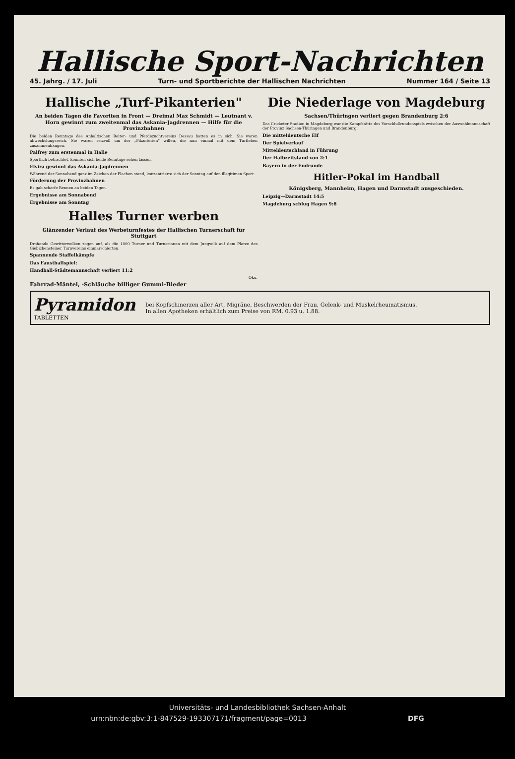Hallische Sport-Nachrichten
45. Jahrg. / 17. Juli Turn- und Sportberichte der Hallischen Nachrichten Nummer 164 / Seite 13
Hallische „Turf-Pikanterien"
An beiden Tagen die Favoriten in Front — Dreimal Max Schmidt — Leutnant v. Horn gewinnt zum zweitenmal das Askania-Jagdrennen — Hilfe für die Provinzbahnen
Die beiden Renntage des Anhaltischen Reiter- und Pferdezuchtvereins Dessau hatten es in sich. Sie waren abwechslungsreich. Sie waren reizvoll um der „Pikanterien" willen, die nun einmal mit dem Turfleben zusammenhängen.
Palfrey zum erstenmal in Halle
Sportlich betrachtet, konnten sich beide Renntage sehen lassen.
Elvira gewinnt das Askania-Jagdrennen
Während der Sonnabend ganz im Zeichen der Flachen stand, konzentrierte sich der Sonntag auf den illegitimen Sport.
Förderung der Provinzbahnen
Es gab scharfe Rennen an beiden Tagen.
Ergebnisse am Sonnabend
Ergebnisse am Sonntag
Halles Turner werben
Glänzender Verlauf des Werbeturnfestes der Hallischen Turnerschaft für Stuttgart
Drohende Gewitterwolken zogen auf, als die 1000 Turner und Turnerinnen mit dem Jungvolk auf dem Platze des Giebichensteiner Turnvereins einmarschierten.
Spannende Staffelkämpfe
Das Faustballspiel:
Handball-Städtemannschaft verliert 11:2
Oku.
Die Niederlage von Magdeburg
Sachsen/Thüringen verliert gegen Brandenburg 2:6
Das Cricketer Stadion in Magdeburg war die Kampfstätte des Vorschlußrundenspiels zwischen der Auswahlmannschaft der Provinz Sachsen-Thüringen und Brandenburg.
Die mitteldeutsche Elf
Der Spielverlauf
Mitteldeutschland in Führung
Der Halbzeitstand von 2:1
Bayern in der Endrunde
Hitler-Pokal im Handball
Königsberg, Mannheim, Hagen und Darmstadt ausgeschieden.
Leipzig—Darmstadt 14:5
Magdeburg schlug Hagen 9:8
Fahrrad-Mäntel, -Schläuche billiger Gummi-Bieder
Pyramidon
TABLETTEN
bei Kopfschmerzen aller Art, Migräne, Beschwerden der Frau, Gelenk- und Muskelrheumatismus.
In allen Apotheken erhältlich zum Preise von RM. 0.93 u. 1.88.
Universitäts- und Landesbibliothek Sachsen-Anhalt
urn:nbn:de:gbv:3:1-847529-193307171/fragment/page=0013 DFG